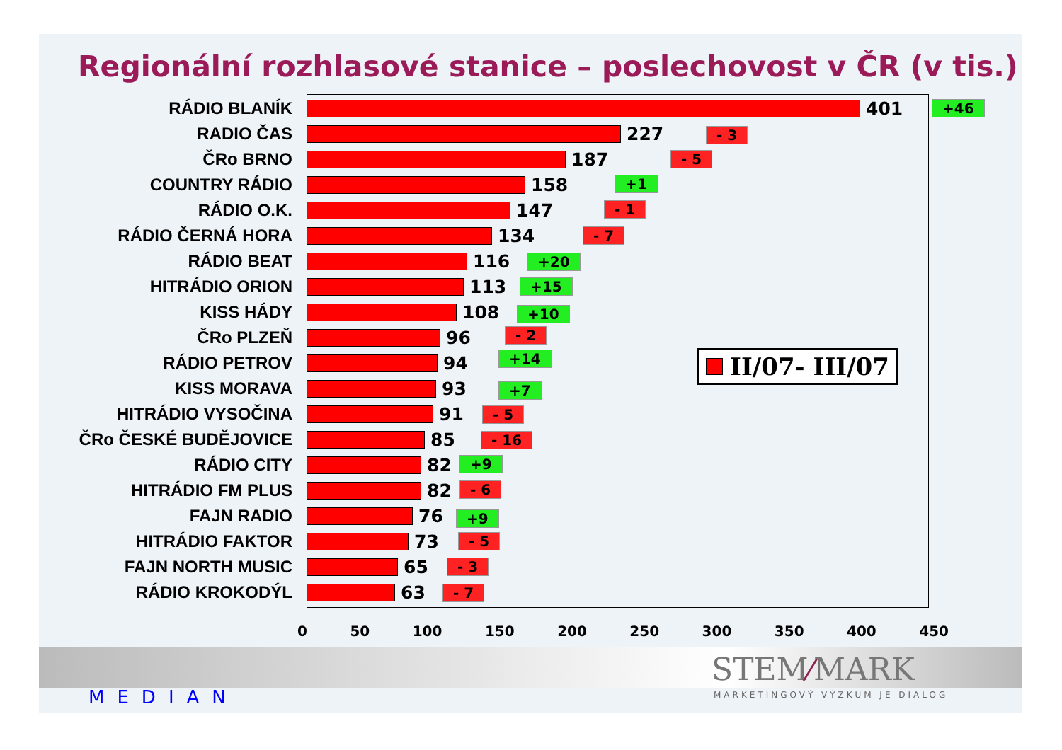Regionální rozhlasové stanice – poslechovost v ČR (v tis.)
RÁDIO BLANÍK 401
RADIO ČAS 227
ČRo BRNO 187
COUNTRY RÁDIO 158
RÁDIO O.K. 147
RÁDIO ČERNÁ HORA 134
RÁDIO BEAT 116
HITRÁDIO ORION 113
KISS HÁDY 108
ČRo PLZEŇ 96
RÁDIO PETROV 94
KISS MORAVA 93
HITRÁDIO VYSOČINA 91
ČRo ČESKÉ BUDĚJOVICE 85
RÁDIO CITY 82
HITRÁDIO FM PLUS 82
FAJN RADIO 76
HITRÁDIO FAKTOR 73
FAJN NORTH MUSIC 65
RÁDIO KROKODÝL 63
+46
- 3
- 5
+1
- 1
- 7
+20
+15
+10
- 2
+14
+7
- 5
- 16
+9
- 6
+9
- 5
- 3
- 7
II/07- III/07
0 50 100 150 200 250 300 350 400 450
MEDIAN
STEM⁄MARK
MARKETINGOVÝ VÝZKUM JE DIALOG